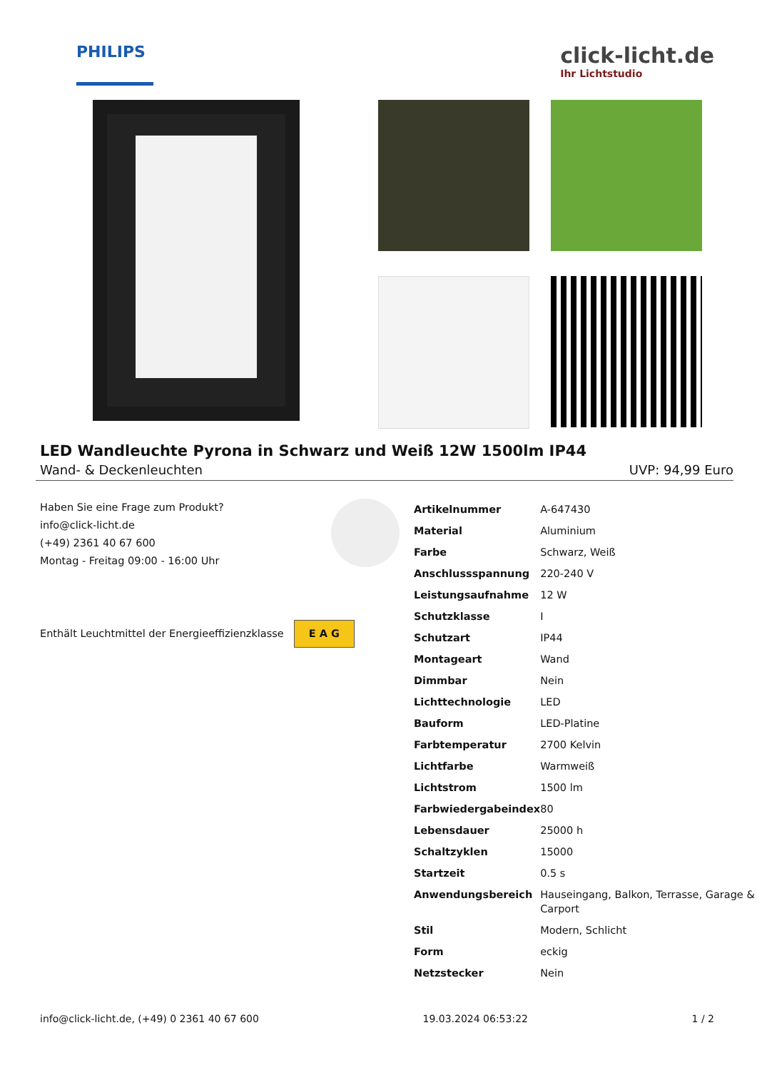PHILIPS
click-licht.de
Ihr Lichtstudio
LED Wandleuchte Pyrona in Schwarz und Weiß 12W 1500lm IP44
Wand- & Deckenleuchten UVP: 94,99 Euro
Haben Sie eine Frage zum Produkt?
info@click-licht.de
(+49) 2361 40 67 600
Montag - Freitag 09:00 - 16:00 Uhr
Enthält Leuchtmittel der Energieeffizienzklasse E A G
| Artikelnummer | A-647430 |
| Material | Aluminium |
| Farbe | Schwarz, Weiß |
| Anschlussspannung | 220-240 V |
| Leistungsaufnahme | 12 W |
| Schutzklasse | I |
| Schutzart | IP44 |
| Montageart | Wand |
| Dimmbar | Nein |
| Lichttechnologie | LED |
| Bauform | LED-Platine |
| Farbtemperatur | 2700 Kelvin |
| Lichtfarbe | Warmweiß |
| Lichtstrom | 1500 lm |
| Farbwiedergabeindex | 80 |
| Lebensdauer | 25000 h |
| Schaltzyklen | 15000 |
| Startzeit | 0.5 s |
| Anwendungsbereich | Hauseingang, Balkon, Terrasse, Garage & Carport |
| Stil | Modern, Schlicht |
| Form | eckig |
| Netzstecker | Nein |
info@click-licht.de, (+49) 0 2361 40 67 600 19.03.2024 06:53:22 1 / 2